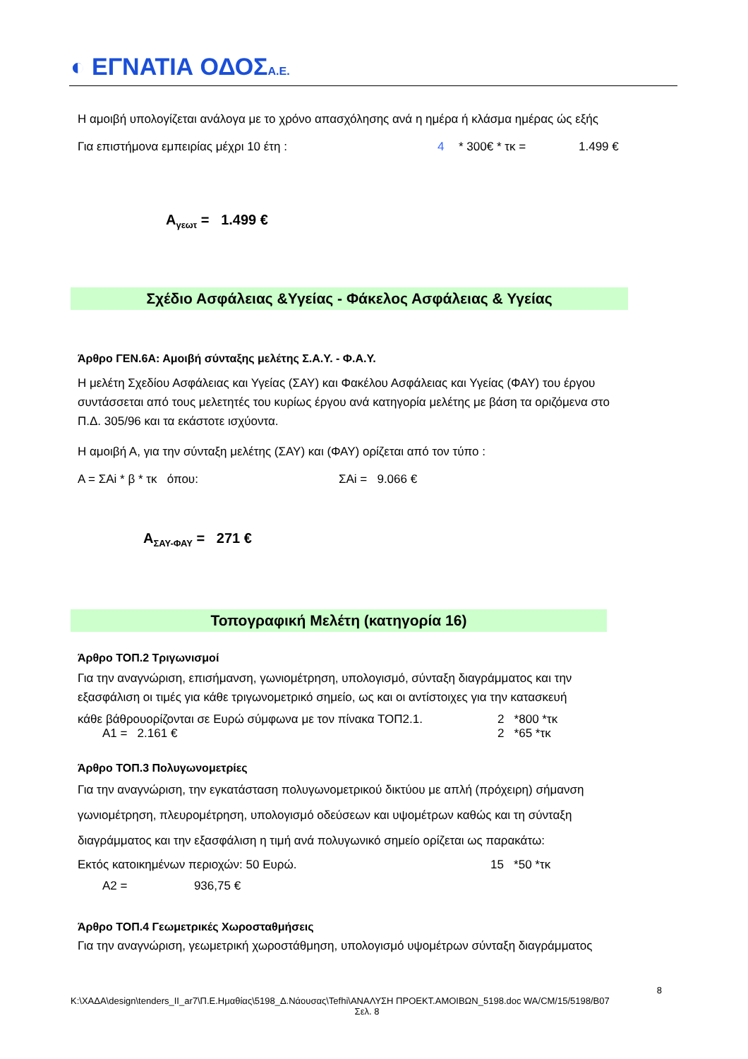◐ ΕΓΝΑΤΙΑ ΟΔΟΣΑ.Ε.
Η αμοιβή υπολογίζεται ανάλογα με το χρόνο απασχόλησης ανά η ημέρα ή κλάσμα ημέρας ώς εξής
Για επιστήμονα εμπειρίας μέχρι 10 έτη : 4 * 300€ * τκ = 1.499 €
Α<sub>γεωτ</sub> = 1.499 €
Σχέδιο Ασφάλειας &Υγείας - Φάκελος Ασφάλειας & Υγείας
Άρθρο ΓΕΝ.6Α: Αμοιβή σύνταξης μελέτης Σ.Α.Υ. - Φ.Α.Υ.
Η μελέτη Σχεδίου Ασφάλειας και Υγείας (ΣΑΥ) και Φακέλου Ασφάλειας και Υγείας (ΦΑΥ) του έργου συντάσσεται από τους μελετητές του κυρίως έργου ανά κατηγορία μελέτης με βάση τα οριζόμενα στο Π.Δ. 305/96 και τα εκάστοτε ισχύοντα.
Η αμοιβή Α, για την σύνταξη μελέτης (ΣΑΥ) και (ΦΑΥ) ορίζεται από τον τύπο :
Α = ΣΑi * β * τκ όπου: ΣΑi = 9.066 €
Α<sub>ΣΑΥ-ΦΑΥ</sub> = 271 €
Τοπογραφική Μελέτη (κατηγορία 16)
Άρθρο ΤΟΠ.2 Τριγωνισμοί
Για την αναγνώριση, επισήμανση, γωνιομέτρηση, υπολογισμό, σύνταξη διαγράμματος και την εξασφάλιση οι τιμές για κάθε τριγωνομετρικό σημείο, ως και οι αντίστοιχες για την κατασκευή
κάθε βάθρουορίζονται σε Ευρώ σύμφωνα με τον πίνακα ΤΟΠ2.1. 2 *800 *τκ
Α1 = 2.161 € 2 *65 *τκ
Άρθρο ΤΟΠ.3 Πολυγωνομετρίες
Για την αναγνώριση, την εγκατάσταση πολυγωνομετρικού δικτύου με απλή (πρόχειρη) σήμανση γωνιομέτρηση, πλευρομέτρηση, υπολογισμό οδεύσεων και υψομέτρων καθώς και τη σύνταξη διαγράμματος και την εξασφάλιση η τιμή ανά πολυγωνικό σημείο ορίζεται ως παρακάτω:
Εκτός κατοικημένων περιοχών: 50 Ευρώ. 15 *50 *τκ
Α2 = 936,75 €
Άρθρο ΤΟΠ.4 Γεωμετρικές Χωροσταθμήσεις
Για την αναγνώριση, γεωμετρική χωροστάθμηση, υπολογισμό υψομέτρων σύνταξη διαγράμματος
8
K:\ΧΑΔΑ\design\tenders_II_ar7\Π.Ε.Ημαθίας\5198_Δ.Νάουσας\Tefhi\ΑΝΑΛΥΣΗ ΠΡΟΕΚΤ.ΑΜΟΙΒΩΝ_5198.doc WA/CM/15/5198/B07
Σελ. 8